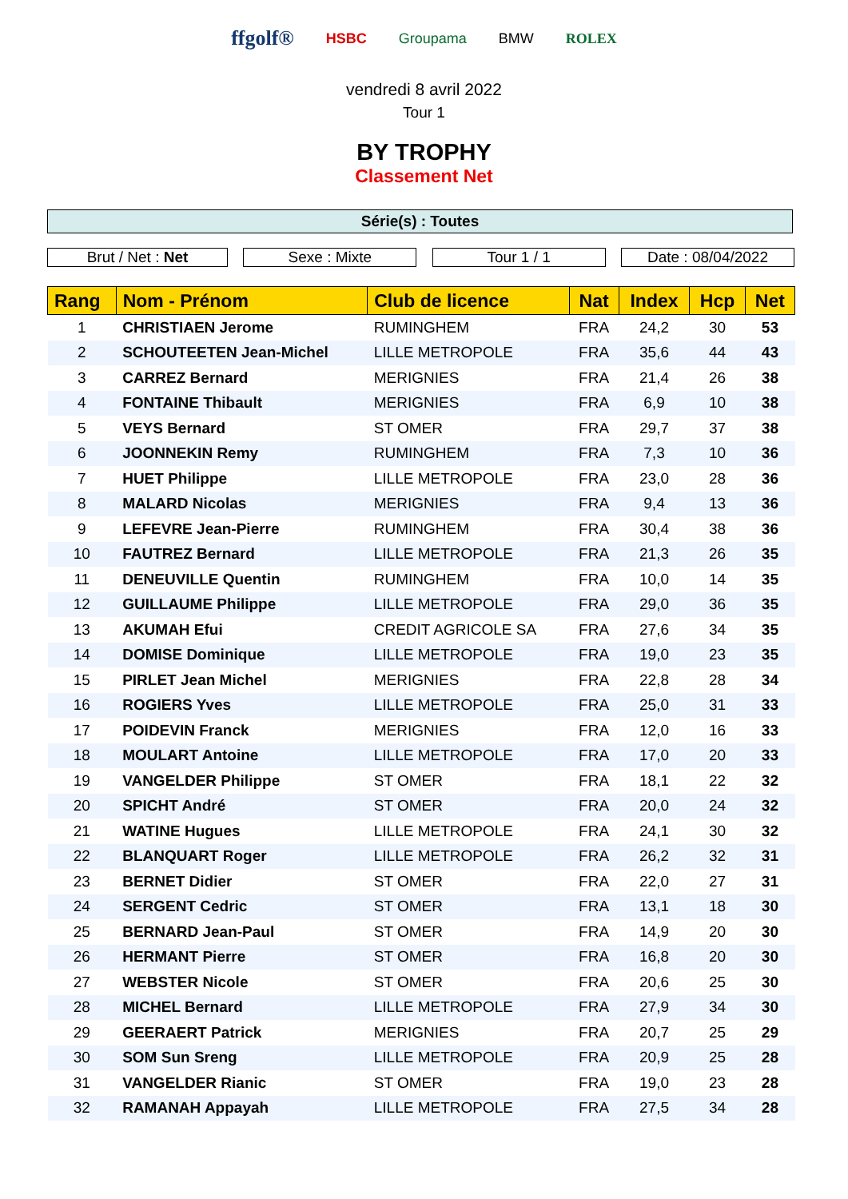ffgolf® HSBC Groupama BMW ROLEX
vendredi 8 avril 2022
Tour 1
BY TROPHY
Classement Net
Série(s) : Toutes
Brut / Net : Net Sexe : Mixte Tour 1 / 1 Date : 08/04/2022
| Rang | Nom - Prénom | Club de licence | Nat | Index | Hcp | Net |
| --- | --- | --- | --- | --- | --- | --- |
| 1 | CHRISTIAEN Jerome | RUMINGHEM | FRA | 24,2 | 30 | 53 |
| 2 | SCHOUTEETEN Jean-Michel | LILLE METROPOLE | FRA | 35,6 | 44 | 43 |
| 3 | CARREZ Bernard | MERIGNIES | FRA | 21,4 | 26 | 38 |
| 4 | FONTAINE Thibault | MERIGNIES | FRA | 6,9 | 10 | 38 |
| 5 | VEYS Bernard | ST OMER | FRA | 29,7 | 37 | 38 |
| 6 | JOONNEKIN Remy | RUMINGHEM | FRA | 7,3 | 10 | 36 |
| 7 | HUET Philippe | LILLE METROPOLE | FRA | 23,0 | 28 | 36 |
| 8 | MALARD Nicolas | MERIGNIES | FRA | 9,4 | 13 | 36 |
| 9 | LEFEVRE Jean-Pierre | RUMINGHEM | FRA | 30,4 | 38 | 36 |
| 10 | FAUTREZ Bernard | LILLE METROPOLE | FRA | 21,3 | 26 | 35 |
| 11 | DENEUVILLE Quentin | RUMINGHEM | FRA | 10,0 | 14 | 35 |
| 12 | GUILLAUME Philippe | LILLE METROPOLE | FRA | 29,0 | 36 | 35 |
| 13 | AKUMAH Efui | CREDIT AGRICOLE SA | FRA | 27,6 | 34 | 35 |
| 14 | DOMISE Dominique | LILLE METROPOLE | FRA | 19,0 | 23 | 35 |
| 15 | PIRLET Jean Michel | MERIGNIES | FRA | 22,8 | 28 | 34 |
| 16 | ROGIERS Yves | LILLE METROPOLE | FRA | 25,0 | 31 | 33 |
| 17 | POIDEVIN Franck | MERIGNIES | FRA | 12,0 | 16 | 33 |
| 18 | MOULART Antoine | LILLE METROPOLE | FRA | 17,0 | 20 | 33 |
| 19 | VANGELDER Philippe | ST OMER | FRA | 18,1 | 22 | 32 |
| 20 | SPICHT André | ST OMER | FRA | 20,0 | 24 | 32 |
| 21 | WATINE Hugues | LILLE METROPOLE | FRA | 24,1 | 30 | 32 |
| 22 | BLANQUART Roger | LILLE METROPOLE | FRA | 26,2 | 32 | 31 |
| 23 | BERNET Didier | ST OMER | FRA | 22,0 | 27 | 31 |
| 24 | SERGENT Cedric | ST OMER | FRA | 13,1 | 18 | 30 |
| 25 | BERNARD Jean-Paul | ST OMER | FRA | 14,9 | 20 | 30 |
| 26 | HERMANT Pierre | ST OMER | FRA | 16,8 | 20 | 30 |
| 27 | WEBSTER Nicole | ST OMER | FRA | 20,6 | 25 | 30 |
| 28 | MICHEL Bernard | LILLE METROPOLE | FRA | 27,9 | 34 | 30 |
| 29 | GEERAERT Patrick | MERIGNIES | FRA | 20,7 | 25 | 29 |
| 30 | SOM Sun Sreng | LILLE METROPOLE | FRA | 20,9 | 25 | 28 |
| 31 | VANGELDER Rianic | ST OMER | FRA | 19,0 | 23 | 28 |
| 32 | RAMANAH Appayah | LILLE METROPOLE | FRA | 27,5 | 34 | 28 |